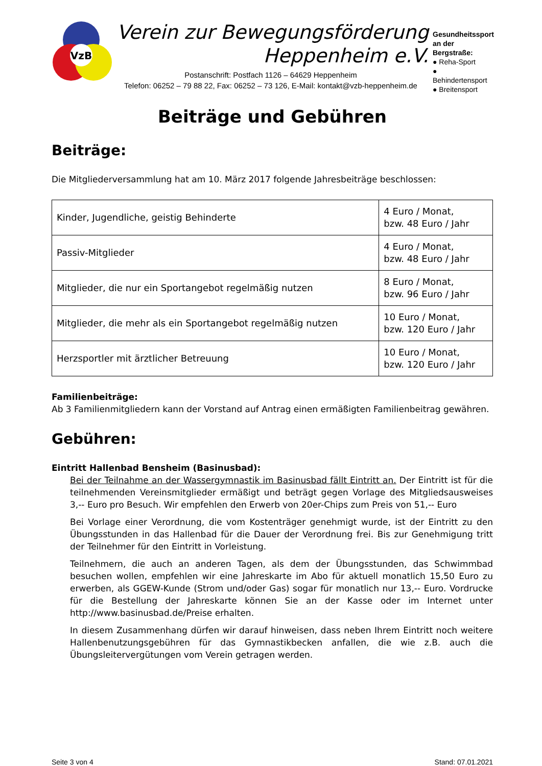VzB
Verein zur Bewegungsförderung
Heppenheim e.V.
Postanschrift: Postfach 1126 – 64629 Heppenheim
Telefon: 06252 – 79 88 22, Fax: 06252 – 73 126, E-Mail: kontakt@vzb-heppenheim.de
Gesundheitssport an der Bergstraße:
● Reha-Sport
● Behindertensport
● Breitensport
Beiträge und Gebühren
Beiträge:
Die Mitgliederversammlung hat am 10. März 2017 folgende Jahresbeiträge beschlossen:
| Kinder, Jugendliche, geistig Behinderte | 4 Euro / Monat, bzw. 48 Euro / Jahr |
| Passiv-Mitglieder | 4 Euro / Monat, bzw. 48 Euro / Jahr |
| Mitglieder, die nur ein Sportangebot regelmäßig nutzen | 8 Euro / Monat, bzw. 96 Euro / Jahr |
| Mitglieder, die mehr als ein Sportangebot regelmäßig nutzen | 10 Euro / Monat, bzw. 120 Euro / Jahr |
| Herzsportler mit ärztlicher Betreuung | 10 Euro / Monat, bzw. 120 Euro / Jahr |
Familienbeiträge:
Ab 3 Familienmitgliedern kann der Vorstand auf Antrag einen ermäßigten Familienbeitrag gewähren.
Gebühren:
Eintritt Hallenbad Bensheim (Basinusbad):
Bei der Teilnahme an der Wassergymnastik im Basinusbad fällt Eintritt an. Der Eintritt ist für die teilnehmenden Vereinsmitglieder ermäßigt und beträgt gegen Vorlage des Mitgliedsausweises 3,-- Euro pro Besuch. Wir empfehlen den Erwerb von 20er-Chips zum Preis von 51,-- Euro
Bei Vorlage einer Verordnung, die vom Kostenträger genehmigt wurde, ist der Eintritt zu den Übungsstunden in das Hallenbad für die Dauer der Verordnung frei. Bis zur Genehmigung tritt der Teilnehmer für den Eintritt in Vorleistung.
Teilnehmern, die auch an anderen Tagen, als dem der Übungsstunden, das Schwimmbad besuchen wollen, empfehlen wir eine Jahreskarte im Abo für aktuell monatlich 15,50 Euro zu erwerben, als GGEW-Kunde (Strom und/oder Gas) sogar für monatlich nur 13,-- Euro. Vordrucke für die Bestellung der Jahreskarte können Sie an der Kasse oder im Internet unter http://www.basinusbad.de/Preise erhalten.
In diesem Zusammenhang dürfen wir darauf hinweisen, dass neben Ihrem Eintritt noch weitere Hallenbenutzungsgebühren für das Gymnastikbecken anfallen, die wie z.B. auch die Übungsleitervergütungen vom Verein getragen werden.
Seite 3 von 4 Stand: 07.01.2021